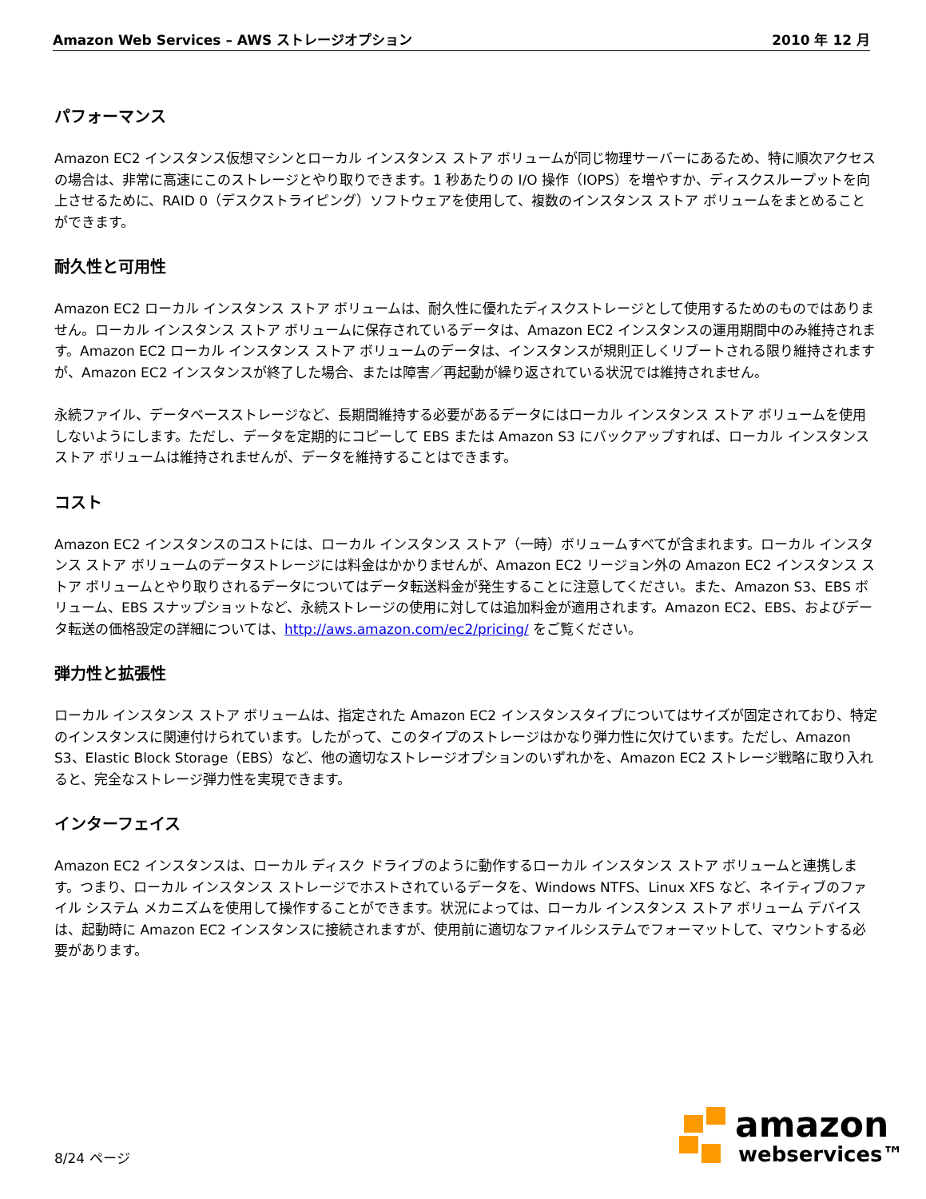Amazon Web Services – AWS ストレージオプション 2010 年 12 月
パフォーマンス
Amazon EC2 インスタンス仮想マシンとローカル インスタンス ストア ボリュームが同じ物理サーバーにあるため、特に順次アクセスの場合は、非常に高速にこのストレージとやり取りできます。1 秒あたりの I/O 操作（IOPS）を増やすか、ディスクスループットを向上させるために、RAID 0（デスクストライピング）ソフトウェアを使用して、複数のインスタンス ストア ボリュームをまとめることができます。
耐久性と可用性
Amazon EC2 ローカル インスタンス ストア ボリュームは、耐久性に優れたディスクストレージとして使用するためのものではありません。ローカル インスタンス ストア ボリュームに保存されているデータは、Amazon EC2 インスタンスの運用期間中のみ維持されます。Amazon EC2 ローカル インスタンス ストア ボリュームのデータは、インスタンスが規則正しくリブートされる限り維持されますが、Amazon EC2 インスタンスが終了した場合、または障害／再起動が繰り返されている状況では維持されません。
永続ファイル、データベースストレージなど、長期間維持する必要があるデータにはローカル インスタンス ストア ボリュームを使用しないようにします。ただし、データを定期的にコピーして EBS または Amazon S3 にバックアップすれば、ローカル インスタンス ストア ボリュームは維持されませんが、データを維持することはできます。
コスト
Amazon EC2 インスタンスのコストには、ローカル インスタンス ストア（一時）ボリュームすべてが含まれます。ローカル インスタンス ストア ボリュームのデータストレージには料金はかかりませんが、Amazon EC2 リージョン外の Amazon EC2 インスタンス ストア ボリュームとやり取りされるデータについてはデータ転送料金が発生することに注意してください。また、Amazon S3、EBS ボリューム、EBS スナップショットなど、永続ストレージの使用に対しては追加料金が適用されます。Amazon EC2、EBS、およびデータ転送の価格設定の詳細については、http://aws.amazon.com/ec2/pricing/ をご覧ください。
弾力性と拡張性
ローカル インスタンス ストア ボリュームは、指定された Amazon EC2 インスタンスタイプについてはサイズが固定されており、特定のインスタンスに関連付けられています。したがって、このタイプのストレージはかなり弾力性に欠けています。ただし、Amazon S3、Elastic Block Storage（EBS）など、他の適切なストレージオプションのいずれかを、Amazon EC2 ストレージ戦略に取り入れると、完全なストレージ弾力性を実現できます。
インターフェイス
Amazon EC2 インスタンスは、ローカル ディスク ドライブのように動作するローカル インスタンス ストア ボリュームと連携します。つまり、ローカル インスタンス ストレージでホストされているデータを、Windows NTFS、Linux XFS など、ネイティブのファイル システム メカニズムを使用して操作することができます。状況によっては、ローカル インスタンス ストア ボリューム デバイスは、起動時に Amazon EC2 インスタンスに接続されますが、使用前に適切なファイルシステムでフォーマットして、マウントする必要があります。
8/24 ページ
amazon
webservices™